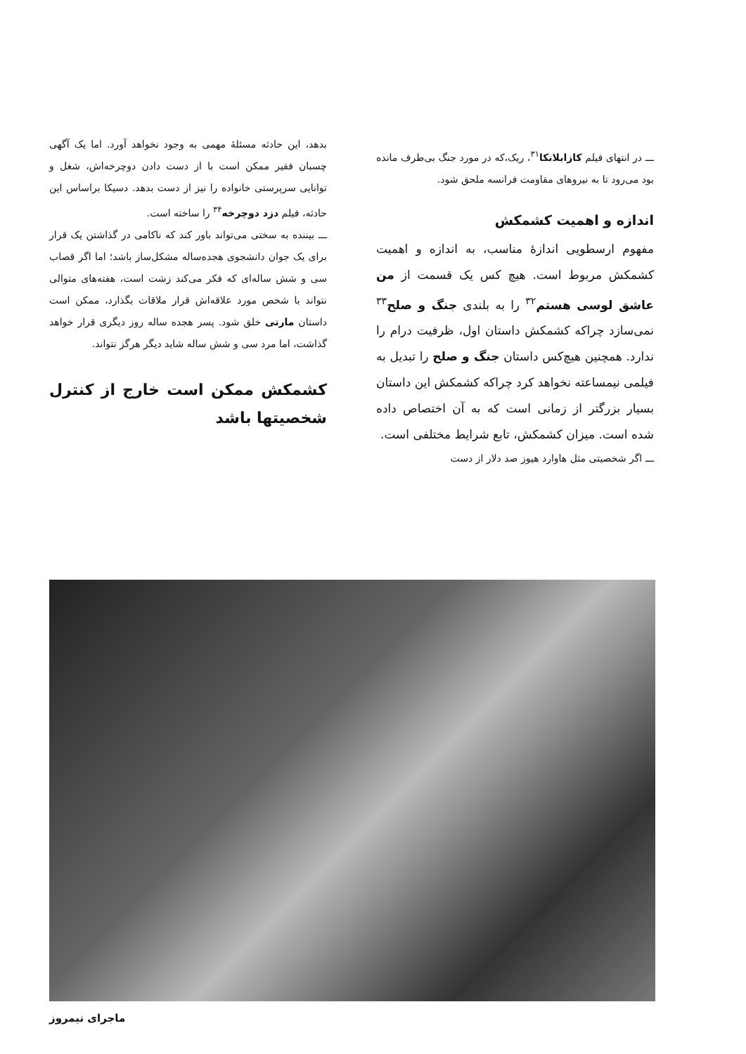ـــ در انتهای فیلم کازابلانکا<sup>۳۱</sup>، ریک،که در مورد جنگ بی‌طرف مانده بود می‌رود تا به نیروهای مقاومت فرانسه ملحق شود.
اندازه و اهمیت کشمکش
مفهوم ارسطویی اندازهٔ مناسب، به اندازه و اهمیت کشمکش مربوط است. هیچ کس یک قسمت از من عاشق لوسی هستم<sup>۳۲</sup> را به بلندی جنگ و صلح<sup>۳۳</sup> نمی‌سازد چراکه کشمکش داستان اول، ظرفیت درام را ندارد. همچنین هیچ‌کس داستان جنگ و صلح را تبدیل به فیلمی نیمساعته نخواهد کرد چراکه کشمکش این داستان بسیار بزرگتر از زمانی است که به آن اختصاص داده شده است. میزان کشمکش، تابع شرایط مختلفی است.
ـــ اگر شخصیتی مثل هاوارد هیوز صد دلار از دست
بدهد، این حادثه مسئلهٔ مهمی به وجود نخواهد آورد. اما یک آگهی چسبان فقیر ممکن است با از دست دادن دوچرخه‌اش، شغل و توانایی سرپرستی خانواده را نیز از دست بدهد. دسیکا براساس این حادثه، فیلم دزد دوچرخه<sup>۳۴</sup> را ساخته است.
ـــ بیننده به سختی می‌تواند باور کند که ناکامی در گذاشتن یک قرار برای یک جوان دانشجوی هجده‌ساله مشکل‌ساز باشد؛ اما اگر قصاب سی و شش ساله‌ای که فکر می‌کند زشت است، هفته‌های متوالی نتواند با شخص مورد علاقه‌اش قرار ملاقات بگذارد، ممکن است داستان مارتی خلق شود. پسر هجده ساله روز دیگری قرار خواهد گذاشت، اما مرد سی و شش ساله شاید دیگر هرگز نتواند.
کشمکش ممکن است خارج از کنترل شخصیتها باشد
ماجرای نیمروز